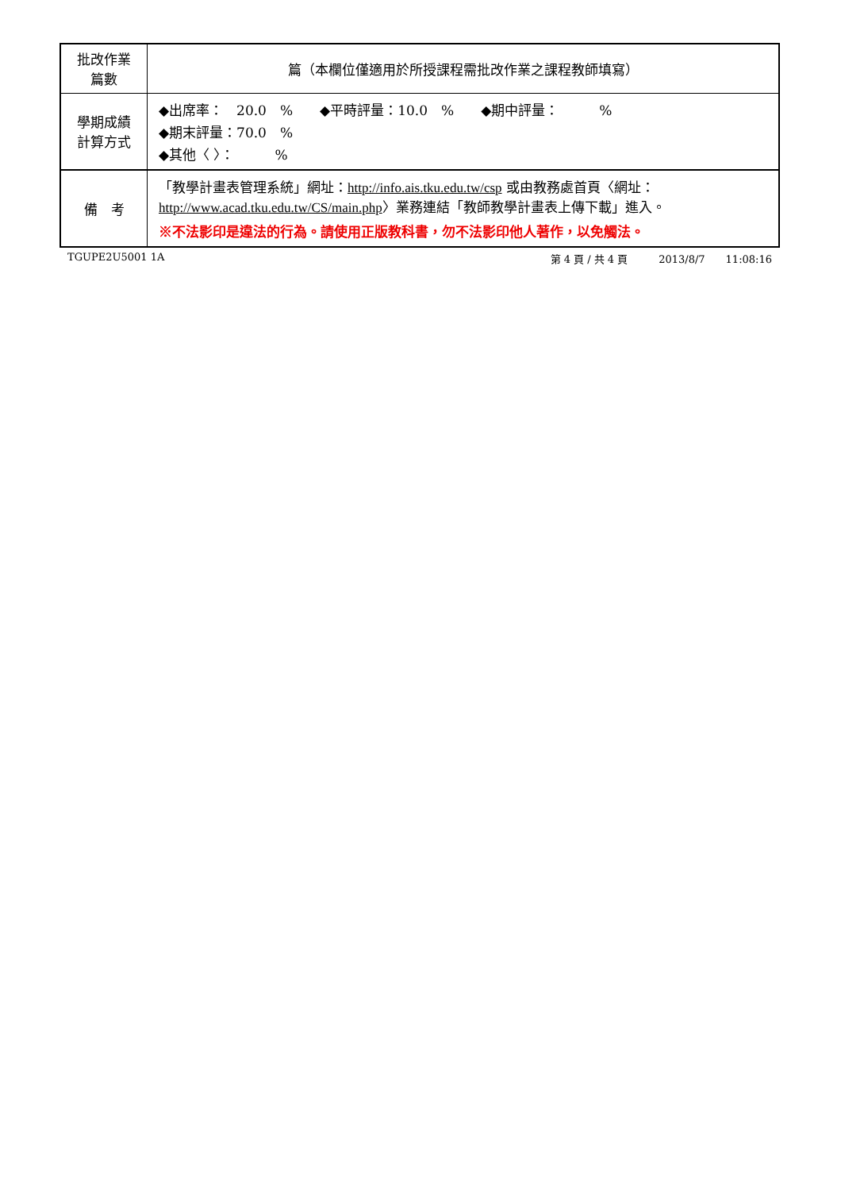| 批改作業 篇數 | 篇（本欄位僅適用於所授課程需批改作業之課程教師填寫） |
| 學期成績 計算方式 | ◆出席率： 20.0 % ◆平時評量：10.0 % ◆期中評量： % ◆期末評量：70.0 % ◆其他〈 〉： % |
| 備 考 | 「教學計畫表管理系統」網址： http://info.ais.tku.edu.tw/csp 或由教務處首頁〈網址： http://www.acad.tku.edu.tw/CS/main.php 〉業務連結「教師教學計畫表上傳下載」進入。 ※不法影印是違法的行為。請使用正版教科書，勿不法影印他人著作，以免觸法。 |
TGUPE2U5001 1A 第 4 頁 / 共 4 頁　　　2013/8/7　　11:08:16